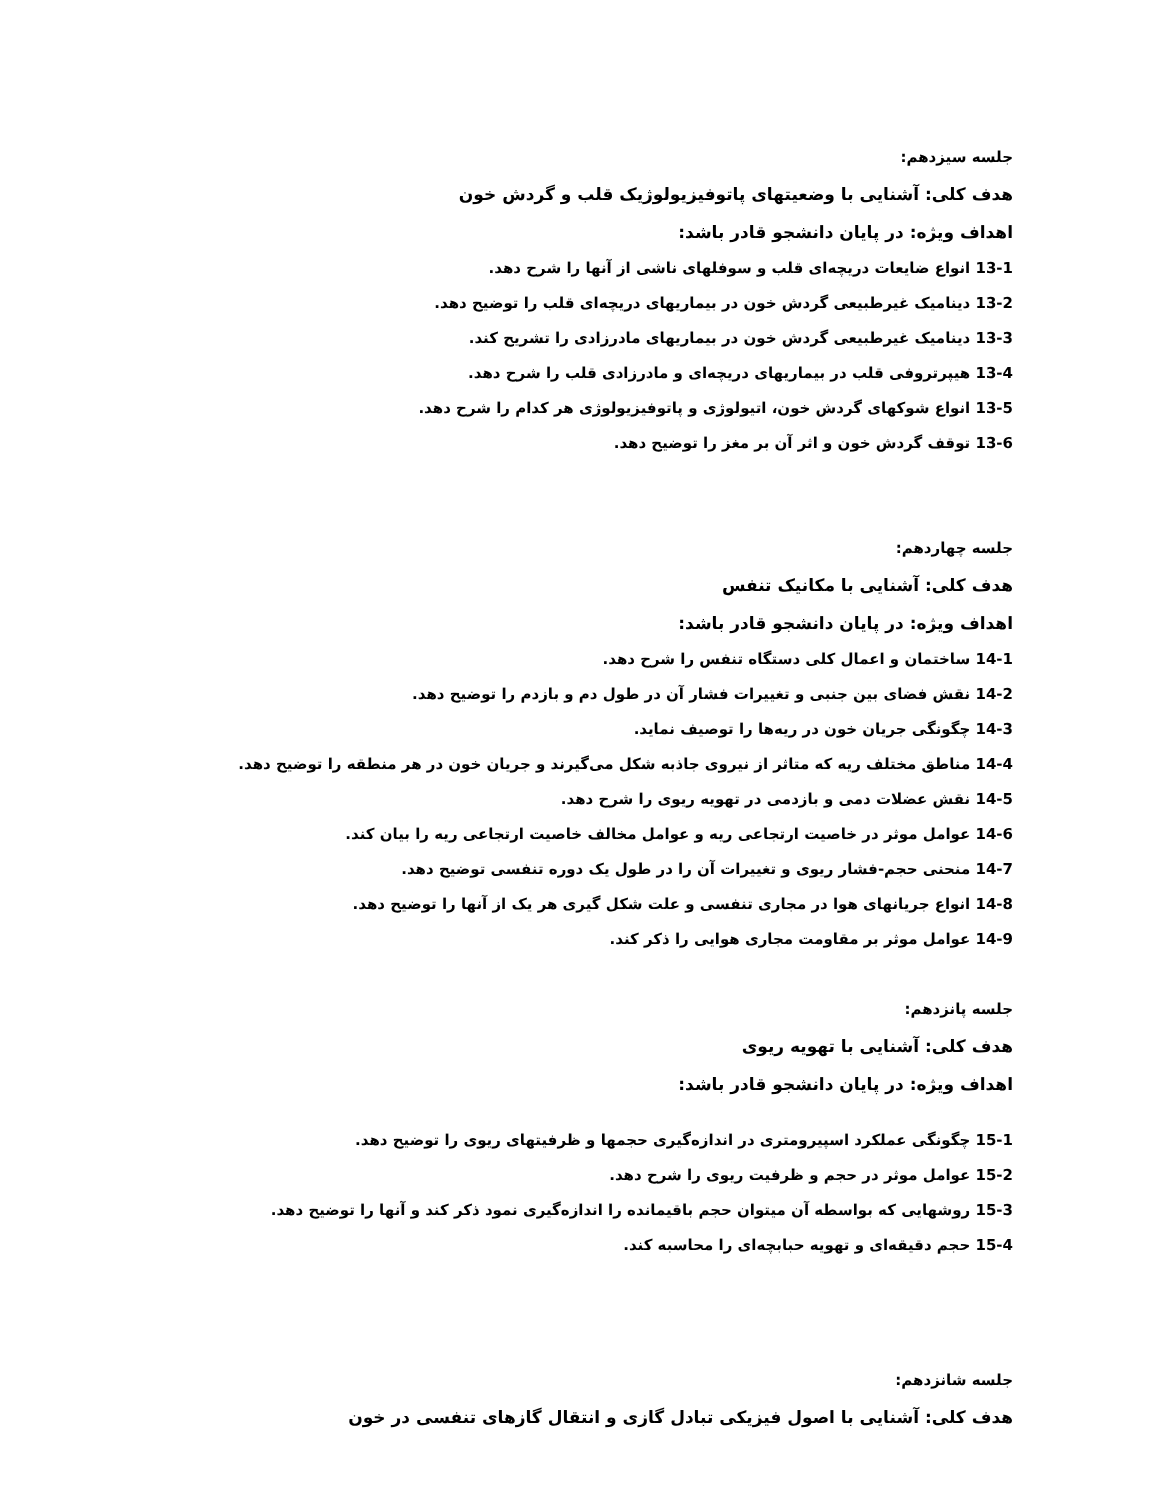جلسه سیزدهم:
هدف کلی: آشنایی با وضعیتهای پاتوفیزیولوژیک قلب و گردش خون
اهداف ویژه: در پایان دانشجو قادر باشد:
13-1 انواع ضایعات دریچه‌ای قلب و سوفلهای ناشی از آنها را شرح دهد.
13-2 دینامیک غیرطبیعی گردش خون در بیماریهای دریچه‌ای قلب را توضیح دهد.
13-3 دینامیک غیرطبیعی گردش خون در بیماریهای مادرزادی را تشریح کند.
13-4 هیپرتروفی قلب در بیماریهای دریچه‌ای و مادرزادی قلب را شرح دهد.
13-5 انواع شوکهای گردش خون، اتیولوژی و پاتوفیزیولوژی هر کدام را شرح دهد.
13-6 توقف گردش خون و اثر آن بر مغز را توضیح دهد.
جلسه چهاردهم:
هدف کلی: آشنایی با مکانیک تنفس
اهداف ویژه: در پایان دانشجو قادر باشد:
14-1 ساختمان و اعمال کلی دستگاه تنفس را شرح دهد.
14-2 نقش فضای بین جنبی و تغییرات فشار آن در طول دم و بازدم را توضیح دهد.
14-3 چگونگی جریان خون در ریه‌ها را توصیف نماید.
14-4 مناطق مختلف ریه که متاثر از نیروی جاذبه شکل می‌گیرند و جریان خون در هر منطقه را توضیح دهد.
14-5 نقش عضلات دمی و بازدمی در تهویه ریوی را شرح دهد.
14-6 عوامل موثر در خاصیت ارتجاعی ریه و عوامل مخالف خاصیت ارتجاعی ریه را بیان کند.
14-7 منحنی حجم-فشار ریوی و تغییرات آن را در طول یک دوره تنفسی توضیح دهد.
14-8 انواع جریانهای هوا در مجاری تنفسی و علت شکل گیری هر یک از آنها را توضیح دهد.
14-9 عوامل موثر بر مقاومت مجاری هوایی را ذکر کند.
جلسه پانزدهم:
هدف کلی: آشنایی با تهویه ریوی
اهداف ویژه: در پایان دانشجو قادر باشد:
15-1 چگونگی عملکرد اسپیرومتری در اندازه‌گیری حجمها و ظرفیتهای ریوی را توضیح دهد.
15-2 عوامل موثر در حجم و ظرفیت ریوی را شرح دهد.
15-3 روشهایی که بواسطه آن میتوان حجم باقیمانده را اندازه‌گیری نمود ذکر کند و آنها را توضیح دهد.
15-4 حجم دقیقه‌ای و تهویه حبابچه‌ای را محاسبه کند.
جلسه شانزدهم:
هدف کلی: آشنایی با اصول فیزیکی تبادل گازی و انتقال گازهای تنفسی در خون